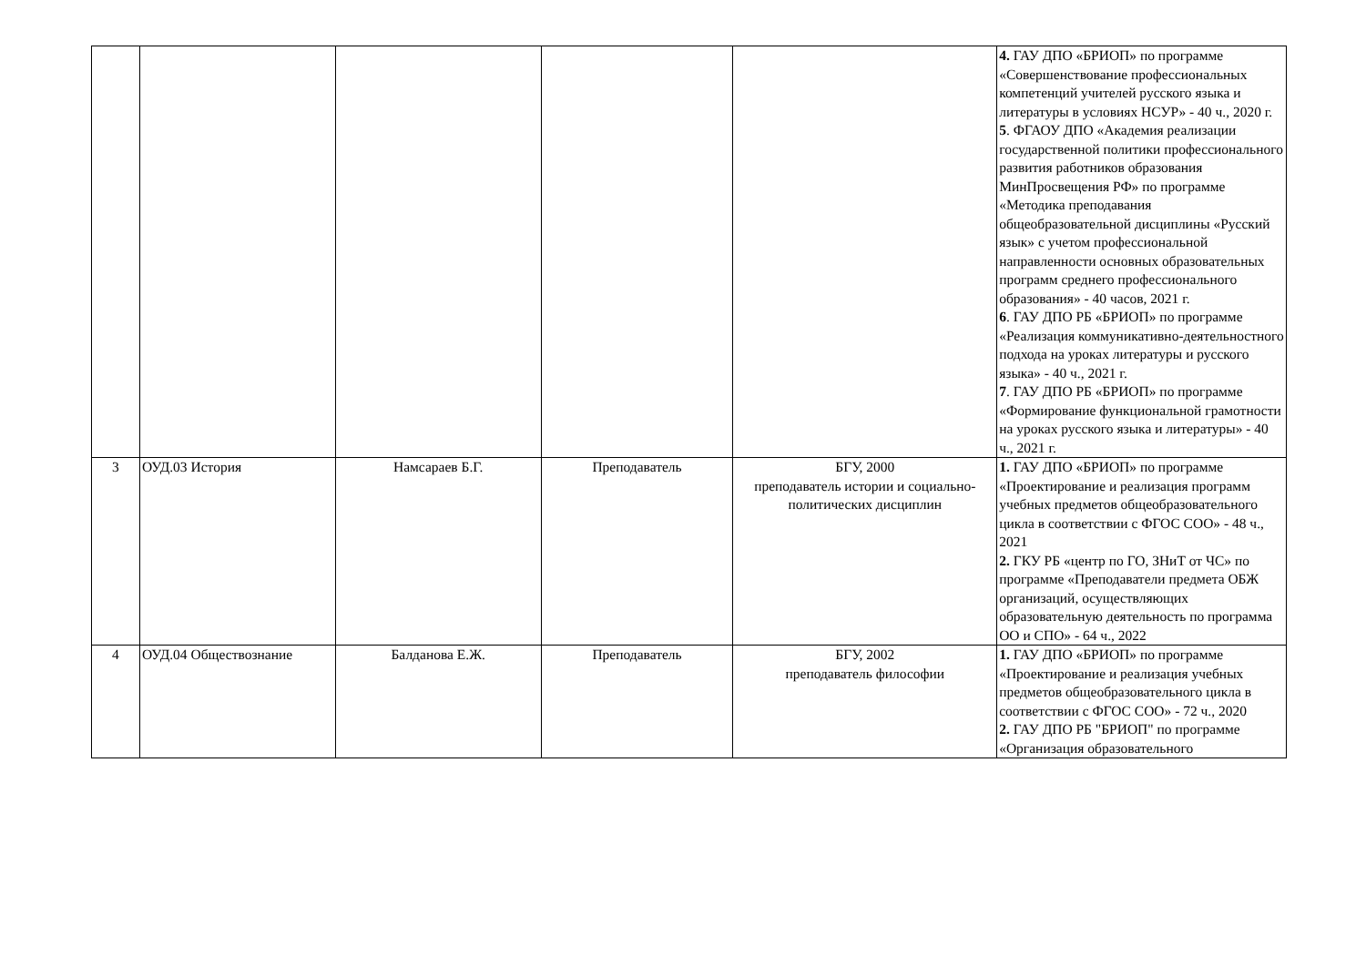| | | | | | 4. ГАУ ДПО «БРИОП» по программе «Совершенствование профессиональных компетенций учителей русского языка и литературы в условиях НСУР» - 40 ч., 2020 г. 5 . ФГАОУ ДПО «Академия реализации государственной политики профессионального развития работников образования МинПросвещения РФ» по программе «Методика преподавания общеобразовательной дисциплины «Русский язык» с учетом профессиональной направленности основных образовательных программ среднего профессионального образования» - 40 часов, 2021 г. 6 . ГАУ ДПО РБ «БРИОП» по программе «Реализация коммуникативно-деятельностного подхода на уроках литературы и русского языка» - 40 ч., 2021 г. 7 . ГАУ ДПО РБ «БРИОП» по программе «Формирование функциональной грамотности на уроках русского языка и литературы» - 40 ч., 2021 г. |
| 3 | ОУД.03 История | Намсараев Б.Г. | Преподаватель | БГУ, 2000 преподаватель истории и социально-политических дисциплин | 1. ГАУ ДПО «БРИОП» по программе «Проектирование и реализация программ учебных предметов общеобразовательного цикла в соответствии с ФГОС СОО» - 48 ч., 2021 2. ГКУ РБ «центр по ГО, ЗНиТ от ЧС» по программе «Преподаватели предмета ОБЖ организаций, осуществляющих образовательную деятельность по программа ОО и СПО» - 64 ч., 2022 |
| 4 | ОУД.04 Обществознание | Балданова Е.Ж. | Преподаватель | БГУ, 2002 преподаватель философии | 1. ГАУ ДПО «БРИОП» по программе «Проектирование и реализация учебных предметов общеобразовательного цикла в соответствии с ФГОС СОО» - 72 ч., 2020 2. ГАУ ДПО РБ "БРИОП" по программе «Организация образовательного |